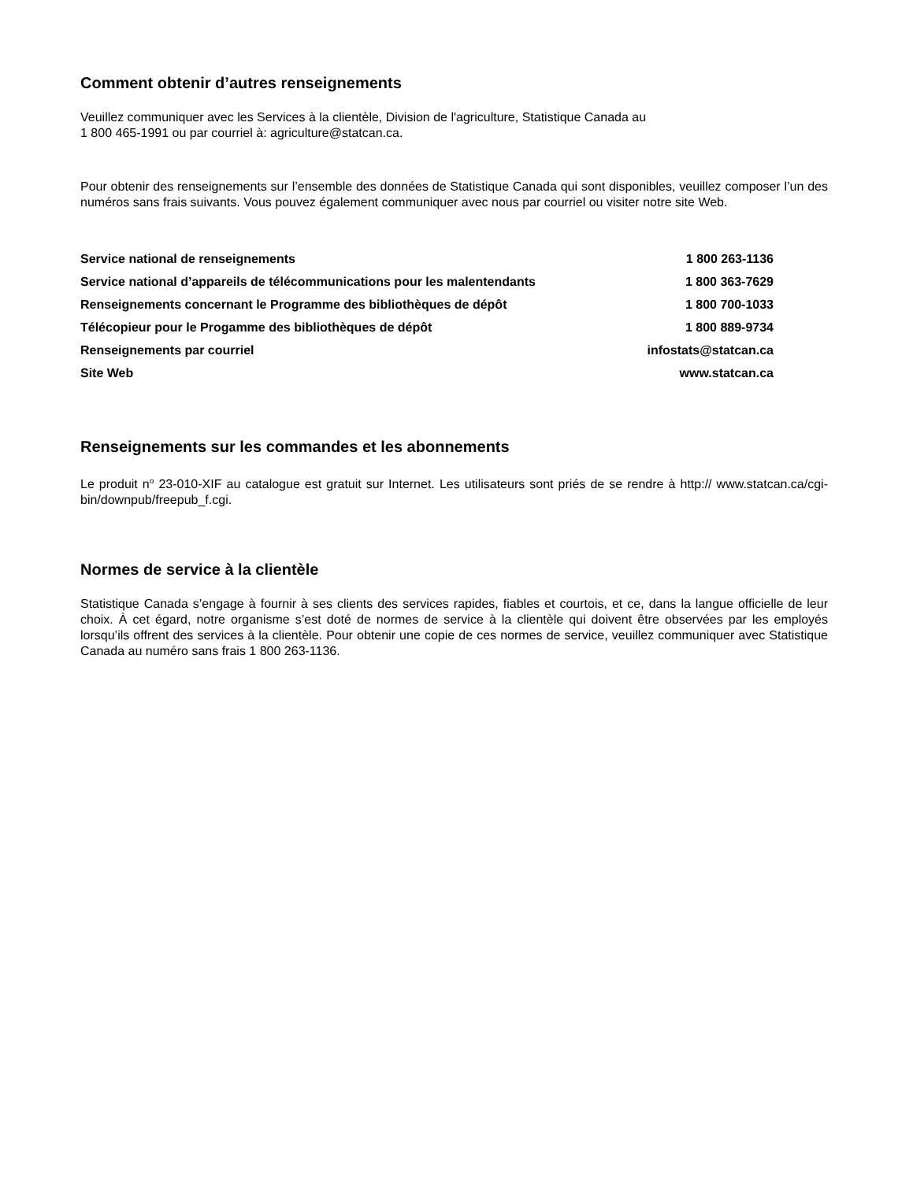Comment obtenir d’autres renseignements
Veuillez communiquer avec les Services à la clientèle, Division de l'agriculture, Statistique Canada au
1 800 465-1991 ou par courriel à: agriculture@statcan.ca.
Pour obtenir des renseignements sur l’ensemble des données de Statistique Canada qui sont disponibles, veuillez composer l’un des numéros sans frais suivants. Vous pouvez également communiquer avec nous par courriel ou visiter notre site Web.
| Service national de renseignements | 1 800 263-1136 |
| Service national d’appareils de télécommunications pour les malentendants | 1 800 363-7629 |
| Renseignements concernant le Programme des bibliothèques de dépôt | 1 800 700-1033 |
| Télécopieur pour le Progamme des bibliothèques de dépôt | 1 800 889-9734 |
| Renseignements par courriel | infostats@statcan.ca |
| Site Web | www.statcan.ca |
Renseignements sur les commandes et les abonnements
Le produit n<sup>o</sup> 23-010-XIF au catalogue est gratuit sur Internet. Les utilisateurs sont priés de se rendre à http:// www.statcan.ca/cgi-bin/downpub/freepub_f.cgi.
Normes de service à la clientèle
Statistique Canada s’engage à fournir à ses clients des services rapides, fiables et courtois, et ce, dans la langue officielle de leur choix. À cet égard, notre organisme s’est doté de normes de service à la clientèle qui doivent être observées par les employés lorsqu’ils offrent des services à la clientèle. Pour obtenir une copie de ces normes de service, veuillez communiquer avec Statistique Canada au numéro sans frais 1 800 263-1136.